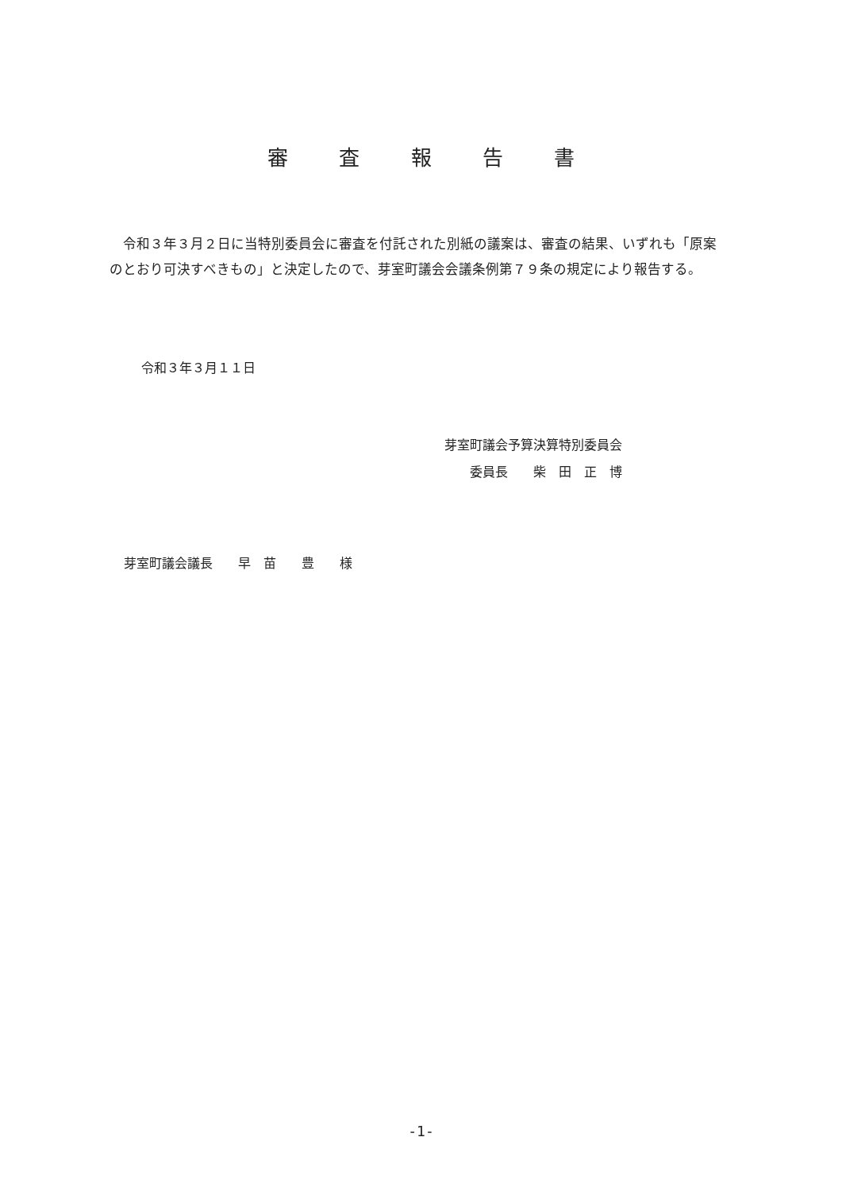審 査 報 告 書
　令和３年３月２日に当特別委員会に審査を付託された別紙の議案は、審査の結果、いずれも「原案のとおり可決すべきもの」と決定したので、芽室町議会会議条例第７９条の規定により報告する。
令和３年３月１１日
芽室町議会予算決算特別委員会
　　委員長　　柴　田　正　博
芽室町議会議長　　早　苗　　豊　　様
-1-